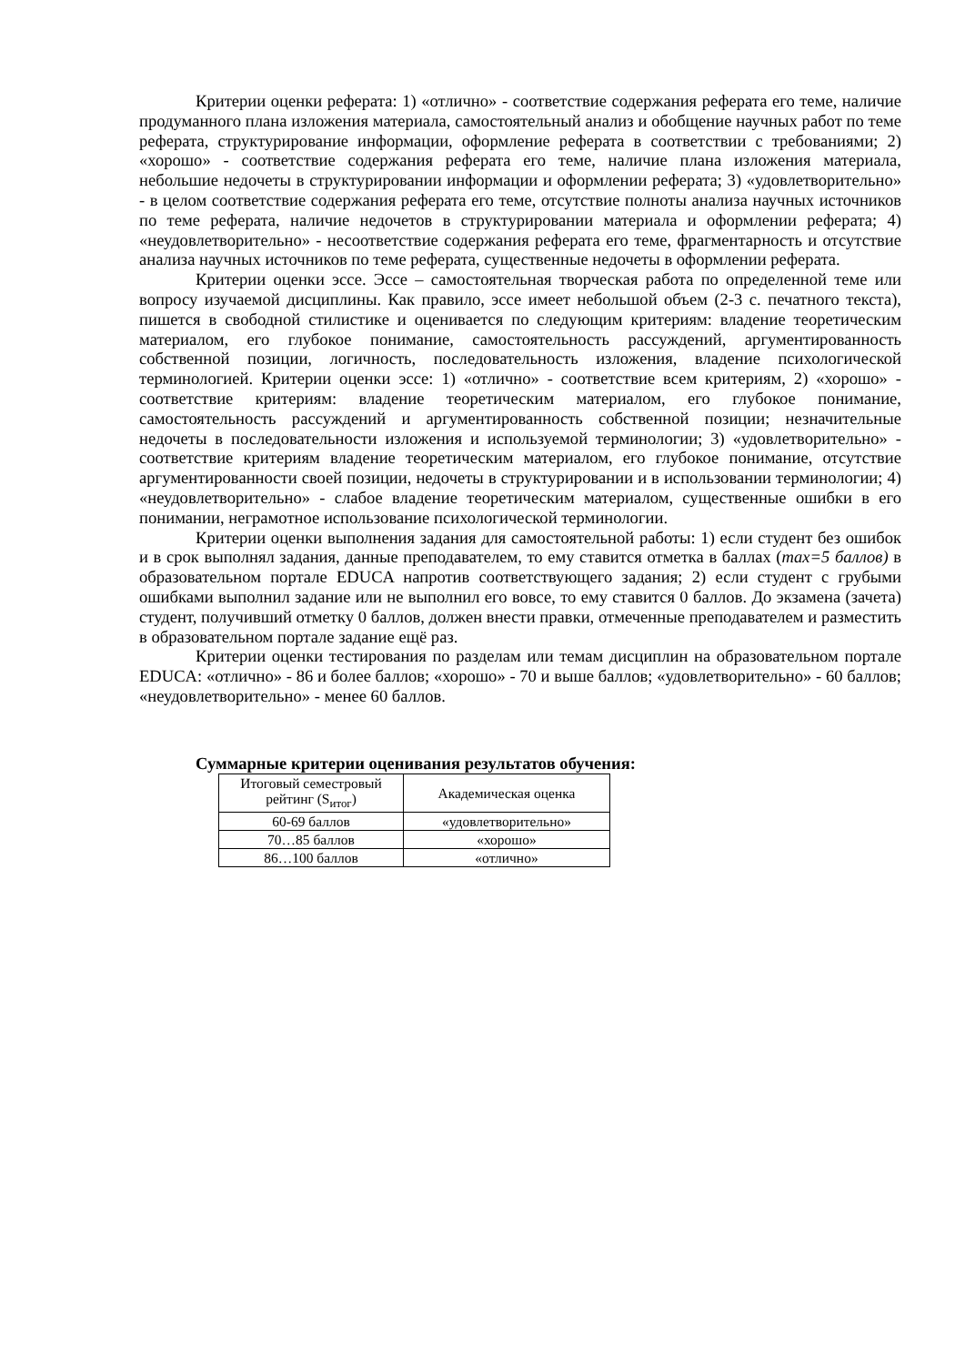Критерии оценки реферата: 1) «отлично» - соответствие содержания реферата его теме, наличие продуманного плана изложения материала, самостоятельный анализ и обобщение научных работ по теме реферата, структурирование информации, оформление реферата в соответствии с требованиями; 2) «хорошо» - соответствие содержания реферата его теме, наличие плана изложения материала, небольшие недочеты в структурировании информации и оформлении реферата; 3) «удовлетворительно» - в целом соответствие содержания реферата его теме, отсутствие полноты анализа научных источников по теме реферата, наличие недочетов в структурировании материала и оформлении реферата; 4) «неудовлетворительно» - несоответствие содержания реферата его теме, фрагментарность и отсутствие анализа научных источников по теме реферата, существенные недочеты в оформлении реферата.
Критерии оценки эссе. Эссе – самостоятельная творческая работа по определенной теме или вопросу изучаемой дисциплины. Как правило, эссе имеет небольшой объем (2-3 с. печатного текста), пишется в свободной стилистике и оценивается по следующим критериям: владение теоретическим материалом, его глубокое понимание, самостоятельность рассуждений, аргументированность собственной позиции, логичность, последовательность изложения, владение психологической терминологией. Критерии оценки эссе: 1) «отлично» - соответствие всем критериям, 2) «хорошо» - соответствие критериям: владение теоретическим материалом, его глубокое понимание, самостоятельность рассуждений и аргументированность собственной позиции; незначительные недочеты в последовательности изложения и используемой терминологии; 3) «удовлетворительно» - соответствие критериям владение теоретическим материалом, его глубокое понимание, отсутствие аргументированности своей позиции, недочеты в структурировании и в использовании терминологии; 4) «неудовлетворительно» - слабое владение теоретическим материалом, существенные ошибки в его понимании, неграмотное использование психологической терминологии.
Критерии оценки выполнения задания для самостоятельной работы: 1) если студент без ошибок и в срок выполнял задания, данные преподавателем, то ему ставится отметка в баллах (max=5 баллов) в образовательном портале EDUCA напротив соответствующего задания; 2) если студент с грубыми ошибками выполнил задание или не выполнил его вовсе, то ему ставится 0 баллов. До экзамена (зачета) студент, получивший отметку 0 баллов, должен внести правки, отмеченные преподавателем и разместить в образовательном портале задание ещё раз.
Критерии оценки тестирования по разделам или темам дисциплин на образовательном портале EDUCA: «отлично» - 86 и более баллов; «хорошо» - 70 и выше баллов; «удовлетворительно» - 60 баллов; «неудовлетворительно» - менее 60 баллов.
Суммарные критерии оценивания результатов обучения:
| Итоговый семестровый рейтинг (S<sub>итог</sub>) | Академическая оценка |
| 60-69 баллов | «удовлетворительно» |
| 70…85 баллов | «хорошо» |
| 86…100 баллов | «отлично» |